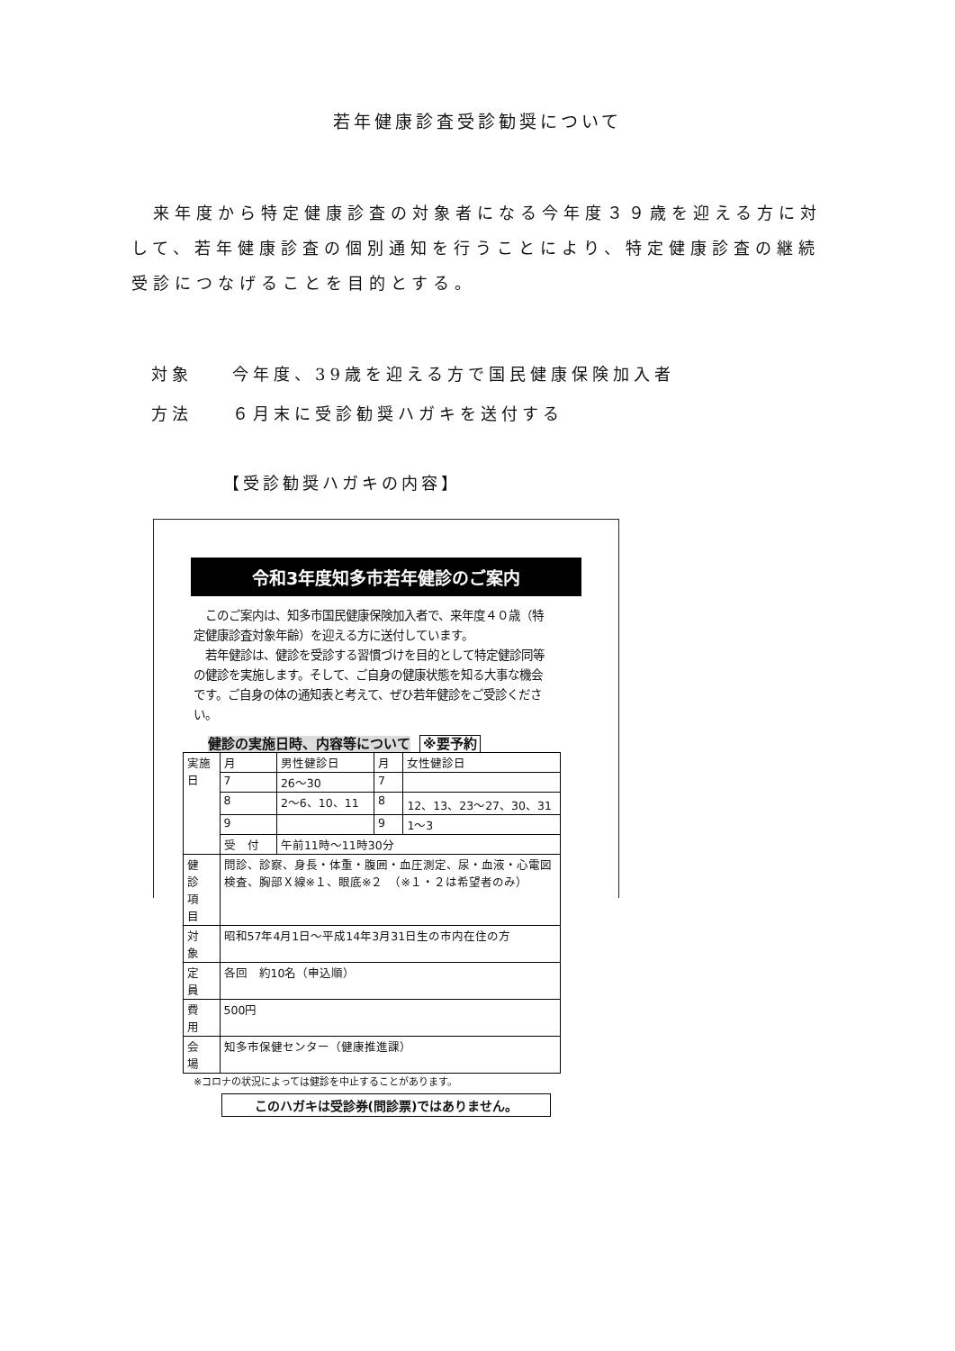若年健康診査受診勧奨について
来年度から特定健康診査の対象者になる今年度３９歳を迎える方に対して、若年健康診査の個別通知を行うことにより、特定健康診査の継続受診につなげることを目的とする。
対象 今年度、39歳を迎える方で国民健康保険加入者
方法 ６月末に受診勧奨ハガキを送付する
【受診勧奨ハガキの内容】
令和3年度知多市若年健診のご案内
　このご案内は、知多市国民健康保険加入者で、来年度４０歳（特定健康診査対象年齢）を迎える方に送付しています。
　若年健診は、健診を受診する習慣づけを目的として特定健診同等の健診を実施します。そして、ご自身の健康状態を知る大事な機会です。ご自身の体の通知表と考えて、ぜひ若年健診をご受診ください。
健診の実施日時、内容等について ※要予約
| 実施日 | 月 | 男性健診日 | 月 | 女性健診日 |
| --- | --- | --- | --- | --- |
| | 7 | 26〜30 | 7 | |
| | 8 | 2〜6、10、11 | 8 | 12、13、23〜27、30、31 |
| | 9 | | 9 | 1〜3 |
| | 受 付 | 午前11時〜11時30分 | | |
| 健 診 項 目 | 問診、診察、身長・体重・腹囲・血圧測定、尿・血液・心電図検査、胸部Ｘ線※１、眼底※２ （※１・２は希望者のみ） | | | |
| 対 象 | 昭和57年4月1日〜平成14年3月31日生の市内在住の方 | | | |
| 定 員 | 各回 約10名（申込順） | | | |
| 費 用 | 500円 | | | |
| 会 場 | 知多市保健センター（健康推進課） | | | |
※コロナの状況によっては健診を中止することがあります。
このハガキは受診券(問診票)ではありません。